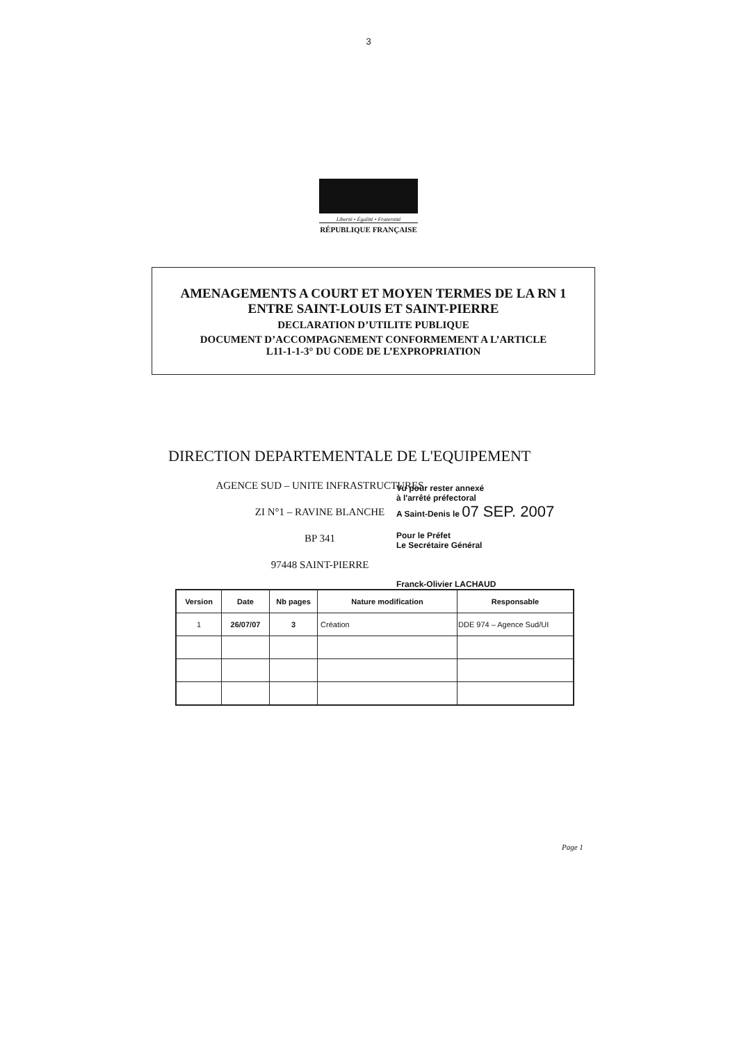3
Liberté • Égalité • Fraternité
RÉPUBLIQUE FRANÇAISE
AMENAGEMENTS A COURT ET MOYEN TERMES DE LA RN 1
ENTRE SAINT-LOUIS ET SAINT-PIERRE
DECLARATION D’UTILITE PUBLIQUE
DOCUMENT D’ACCOMPAGNEMENT CONFORMEMENT A L’ARTICLE
L11-1-1-3° DU CODE DE L’EXPROPRIATION
DIRECTION DEPARTEMENTALE DE L'EQUIPEMENT
AGENCE SUD – UNITE INFRASTRUCTURES
ZI N°1 – RAVINE BLANCHE
BP 341
97448 SAINT-PIERRE
Vu pour rester annexé
à l'arrêté préfectoral
A Saint-Denis le 07 SEP. 2007
Pour le Préfet
Le Secrétaire Général
Franck-Olivier LACHAUD
| Version | Date | Nb pages | Nature modification | Responsable |
| --- | --- | --- | --- | --- |
| 1 | 26/07/07 | 3 | Création | DDE 974 – Agence Sud/UI |
Page 1